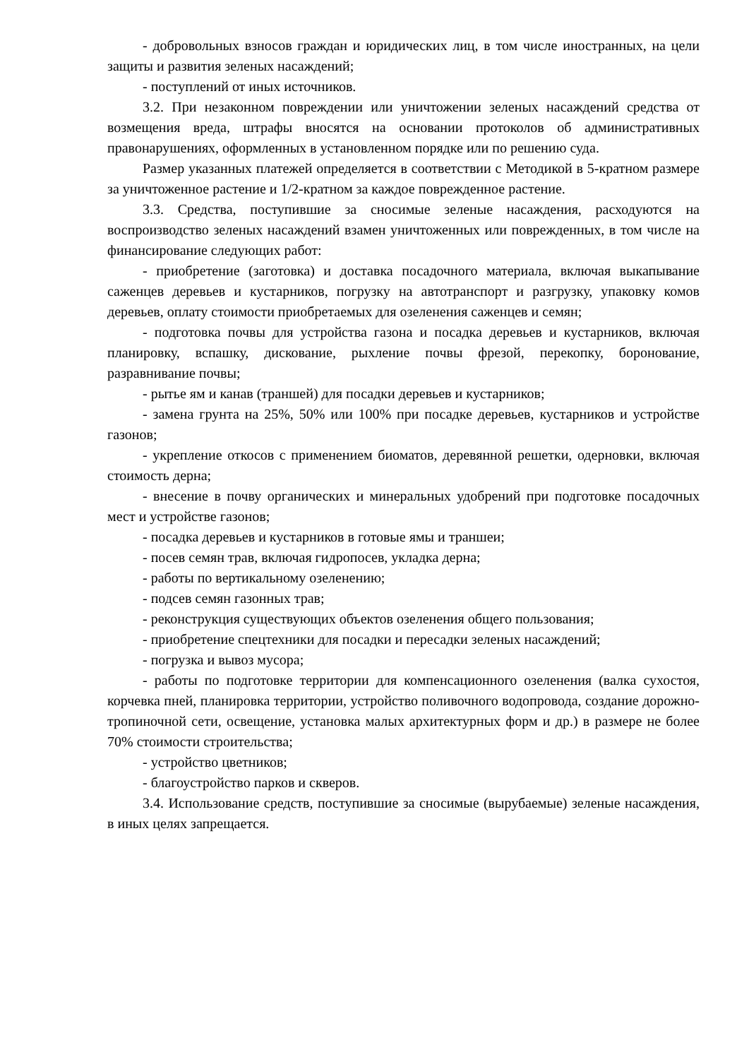- добровольных взносов граждан и юридических лиц, в том числе иностранных, на цели защиты и развития зеленых насаждений;
- поступлений от иных источников.
3.2. При незаконном повреждении или уничтожении зеленых насаждений средства от возмещения вреда, штрафы вносятся на основании протоколов об административных правонарушениях, оформленных в установленном порядке или по решению суда.
Размер указанных платежей определяется в соответствии с Методикой в 5-кратном размере за уничтоженное растение и 1/2-кратном за каждое поврежденное растение.
3.3. Средства, поступившие за сносимые зеленые насаждения, расходуются на воспроизводство зеленых насаждений взамен уничтоженных или поврежденных, в том числе на финансирование следующих работ:
- приобретение (заготовка) и доставка посадочного материала, включая выкапывание саженцев деревьев и кустарников, погрузку на автотранспорт и разгрузку, упаковку комов деревьев, оплату стоимости приобретаемых для озеленения саженцев и семян;
- подготовка почвы для устройства газона и посадка деревьев и кустарников, включая планировку, вспашку, дискование, рыхление почвы фрезой, перекопку, боронование, разравнивание почвы;
- рытье ям и канав (траншей) для посадки деревьев и кустарников;
- замена грунта на 25%, 50% или 100% при посадке деревьев, кустарников и устройстве газонов;
- укрепление откосов с применением биоматов, деревянной решетки, одерновки, включая стоимость дерна;
- внесение в почву органических и минеральных удобрений при подготовке посадочных мест и устройстве газонов;
- посадка деревьев и кустарников в готовые ямы и траншеи;
- посев семян трав, включая гидропосев, укладка дерна;
- работы по вертикальному озеленению;
- подсев семян газонных трав;
- реконструкция существующих объектов озеленения общего пользования;
- приобретение спецтехники для посадки и пересадки зеленых насаждений;
- погрузка и вывоз мусора;
- работы по подготовке территории для компенсационного озеленения (валка сухостоя, корчевка пней, планировка территории, устройство поливочного водопровода, создание дорожно-тропиночной сети, освещение, установка малых архитектурных форм и др.) в размере не более 70% стоимости строительства;
- устройство цветников;
- благоустройство парков и скверов.
3.4. Использование средств, поступившие за сносимые (вырубаемые) зеленые насаждения, в иных целях запрещается.